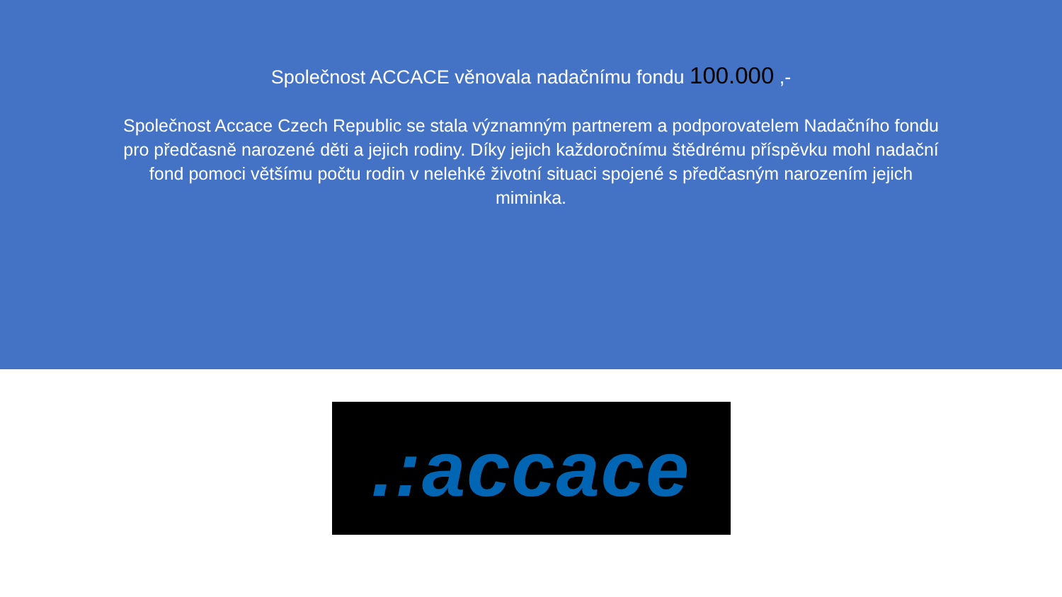Společnost ACCACE věnovala nadačnímu fondu 100.000 ,-
Společnost Accace Czech Republic se stala významným partnerem a podporovatelem Nadačního fondu pro předčasně narozené děti a jejich rodiny. Díky jejich každoročnímu štědrému příspěvku mohl nadační fond pomoci většímu počtu rodin v nelehké životní situaci spojené s předčasným narozením jejich miminka.
.:accace